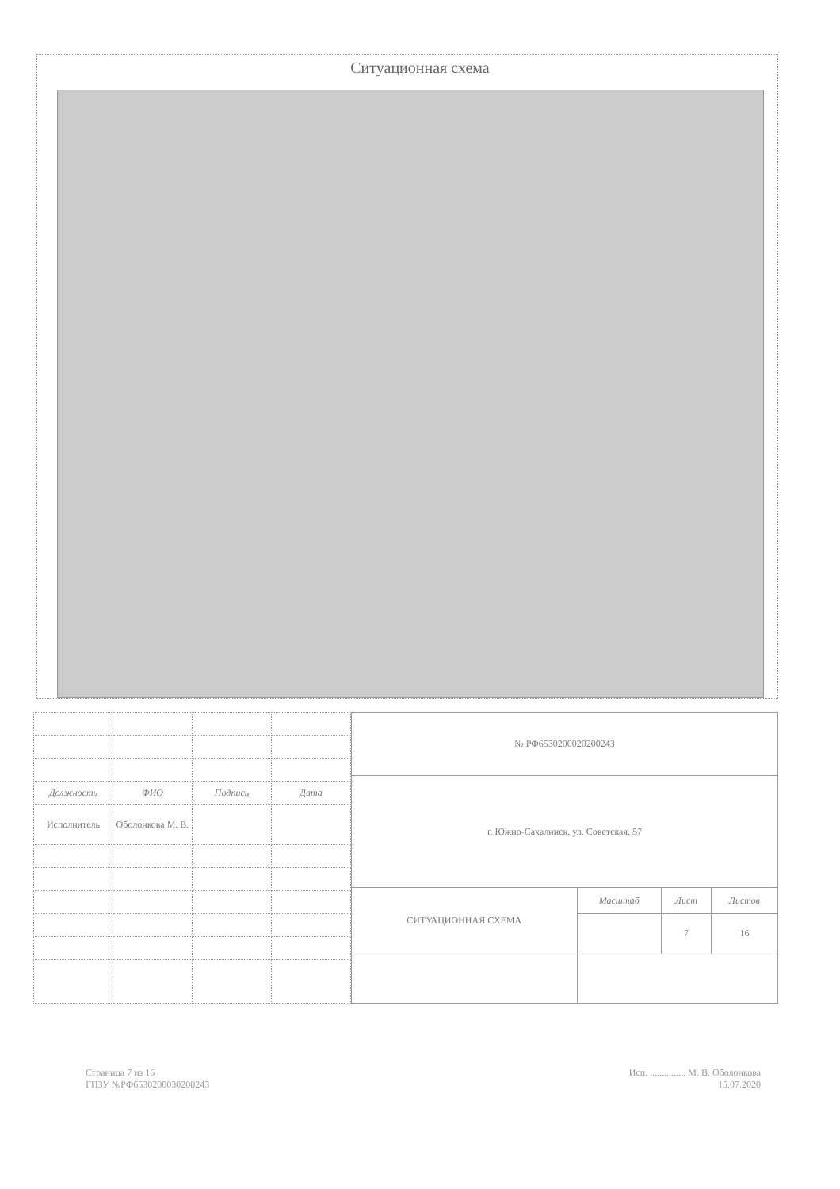Ситуационная схема
| Должность | ФИО | Подпись | Дата |
| Исполнитель | Оболонкова М. В. | | |
| № РФ653020002020024З | | | |
| г. Южно-Сахалинск, ул. Советская, 57 | | | |
| СИТУАЦИОННАЯ СХЕМА | Масштаб | Лист | Листов |
| | | 7 | 16 |
Страница 7 из 16
ГПЗУ №РФ6530200030200243
Исп. ............... М. В. Оболонкова
15.07.2020